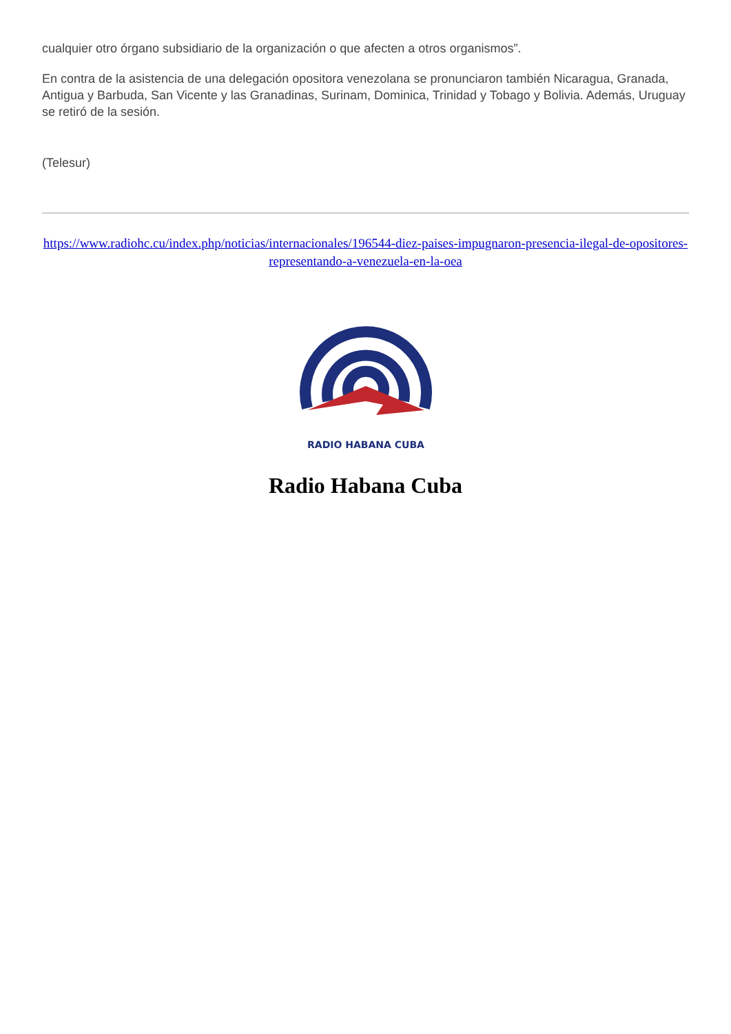cualquier otro órgano subsidiario de la organización o que afecten a otros organismos”.
En contra de la asistencia de una delegación opositora venezolana se pronunciaron también Nicaragua, Granada, Antigua y Barbuda, San Vicente y las Granadinas, Surinam, Dominica, Trinidad y Tobago y Bolivia. Además, Uruguay se retiró de la sesión.
(Telesur)
https://www.radiohc.cu/index.php/noticias/internacionales/196544-diez-paises-impugnaron-presencia-ilegal-de-opositores-representando-a-venezuela-en-la-oea
RADIO HABANA CUBA
Radio Habana Cuba